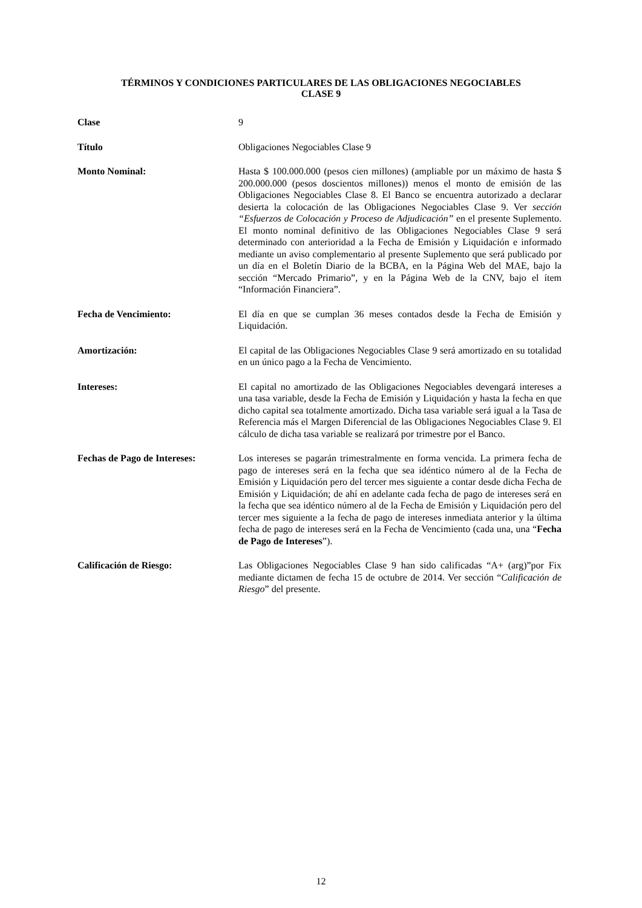TÉRMINOS Y CONDICIONES PARTICULARES DE LAS OBLIGACIONES NEGOCIABLES
CLASE 9
| Clase | 9 |
| Título | Obligaciones Negociables Clase 9 |
| Monto Nominal: | Hasta $ 100.000.000 (pesos cien millones) (ampliable por un máximo de hasta $ 200.000.000 (pesos doscientos millones)) menos el monto de emisión de las Obligaciones Negociables Clase 8. El Banco se encuentra autorizado a declarar desierta la colocación de las Obligaciones Negociables Clase 9. Ver sección “Esfuerzos de Colocación y Proceso de Adjudicación” en el presente Suplemento. El monto nominal definitivo de las Obligaciones Negociables Clase 9 será determinado con anterioridad a la Fecha de Emisión y Liquidación e informado mediante un aviso complementario al presente Suplemento que será publicado por un día en el Boletín Diario de la BCBA, en la Página Web del MAE, bajo la sección “Mercado Primario”, y en la Página Web de la CNV, bajo el ítem “Información Financiera”. |
| Fecha de Vencimiento: | El día en que se cumplan 36 meses contados desde la Fecha de Emisión y Liquidación. |
| Amortización: | El capital de las Obligaciones Negociables Clase 9 será amortizado en su totalidad en un único pago a la Fecha de Vencimiento. |
| Intereses: | El capital no amortizado de las Obligaciones Negociables devengará intereses a una tasa variable, desde la Fecha de Emisión y Liquidación y hasta la fecha en que dicho capital sea totalmente amortizado. Dicha tasa variable será igual a la Tasa de Referencia más el Margen Diferencial de las Obligaciones Negociables Clase 9. El cálculo de dicha tasa variable se realizará por trimestre por el Banco. |
| Fechas de Pago de Intereses: | Los intereses se pagarán trimestralmente en forma vencida. La primera fecha de pago de intereses será en la fecha que sea idéntico número al de la Fecha de Emisión y Liquidación pero del tercer mes siguiente a contar desde dicha Fecha de Emisión y Liquidación; de ahí en adelante cada fecha de pago de intereses será en la fecha que sea idéntico número al de la Fecha de Emisión y Liquidación pero del tercer mes siguiente a la fecha de pago de intereses inmediata anterior y la última fecha de pago de intereses será en la Fecha de Vencimiento (cada una, una “ Fecha de Pago de Intereses ”). |
| Calificación de Riesgo: | Las Obligaciones Negociables Clase 9 han sido calificadas “A+ (arg)”por Fix mediante dictamen de fecha 15 de octubre de 2014. Ver sección “ Calificación de Riesgo ” del presente. |
12